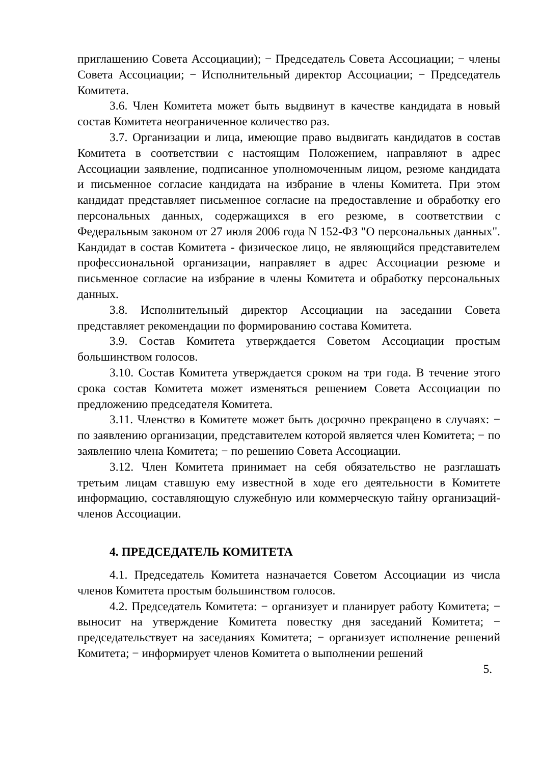приглашению Совета Ассоциации); − Председатель Совета Ассоциации; − члены Совета Ассоциации; − Исполнительный директор Ассоциации; − Председатель Комитета.
3.6. Член Комитета может быть выдвинут в качестве кандидата в новый состав Комитета неограниченное количество раз.
3.7. Организации и лица, имеющие право выдвигать кандидатов в состав Комитета в соответствии с настоящим Положением, направляют в адрес Ассоциации заявление, подписанное уполномоченным лицом, резюме кандидата и письменное согласие кандидата на избрание в члены Комитета. При этом кандидат представляет письменное согласие на предоставление и обработку его персональных данных, содержащихся в его резюме, в соответствии с Федеральным законом от 27 июля 2006 года N 152-ФЗ "О персональных данных". Кандидат в состав Комитета - физическое лицо, не являющийся представителем профессиональной организации, направляет в адрес Ассоциации резюме и письменное согласие на избрание в члены Комитета и обработку персональных данных.
3.8. Исполнительный директор Ассоциации на заседании Совета представляет рекомендации по формированию состава Комитета.
3.9. Состав Комитета утверждается Советом Ассоциации простым большинством голосов.
3.10. Состав Комитета утверждается сроком на три года. В течение этого срока состав Комитета может изменяться решением Совета Ассоциации по предложению председателя Комитета.
3.11. Членство в Комитете может быть досрочно прекращено в случаях: − по заявлению организации, представителем которой является член Комитета; − по заявлению члена Комитета; − по решению Совета Ассоциации.
3.12. Член Комитета принимает на себя обязательство не разглашать третьим лицам ставшую ему известной в ходе его деятельности в Комитете информацию, составляющую служебную или коммерческую тайну организаций-членов Ассоциации.
4. ПРЕДСЕДАТЕЛЬ КОМИТЕТА
4.1. Председатель Комитета назначается Советом Ассоциации из числа членов Комитета простым большинством голосов.
4.2. Председатель Комитета: − организует и планирует работу Комитета; − выносит на утверждение Комитета повестку дня заседаний Комитета; − председательствует на заседаниях Комитета; − организует исполнение решений Комитета; − информирует членов Комитета о выполнении решений
5.